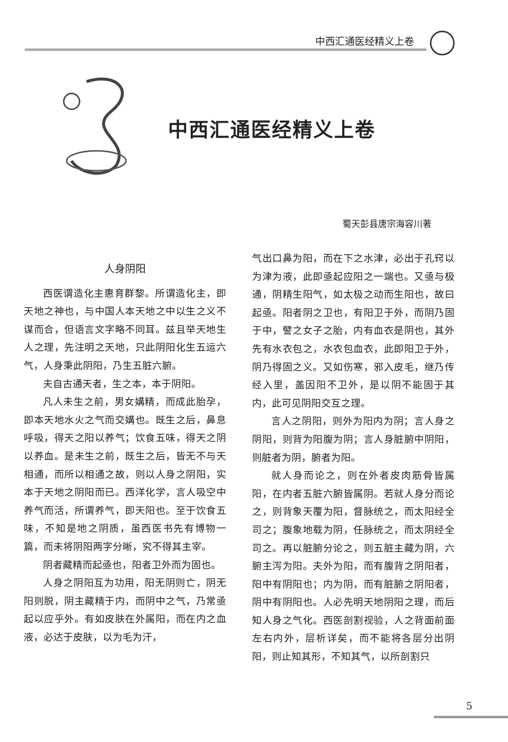中西汇通医经精义上卷
中西汇通医经精义上卷
蜀天彭县唐宗海容川著
人身阴阳
西医谓造化主惠育群黎。所谓造化主，即天地之神也，与中国人本天地之中以生之义不谋而合，但语言文字略不同耳。兹且举天地生人之理，先注明之天地，只此阴阳化生五运六气，人身秉此阴阳，乃生五脏六腑。
夫自古通天者，生之本，本于阴阳。
凡人未生之前，男女媾精，而成此胎孕，即本天地水火之气而交媾也。既生之后，鼻息呼吸，得天之阳以养气；饮食五味，得天之阴以养血。是未生之前，既生之后，皆无不与天相通，而所以相通之故，则以人身之阴阳，实本于天地之阴阳而已。西洋化学，言人吸空中养气而活，所谓养气，即天阳也。至于饮食五味，不知是地之阴质，虽西医书先有博物一篇，而未将阴阳两字分晰，究不得其主宰。
阴者藏精而起亟也，阳者卫外而为固也。
人身之阴阳互为功用，阳无阴则亡，阴无阳则脱，阴主藏精于内，而阴中之气，乃常亟起以应乎外。有如皮肤在外属阳，而在内之血液，必达于皮肤，以为毛为汗，
气出口鼻为阳，而在下之水津，必出于孔窍以为津为液，此即亟起应阳之一端也。又亟与极通，阴精生阳气，如太极之动而生阳也，故曰起亟。阳者阴之卫也，有阳卫于外，而阴乃固于中，譬之女子之胎，内有血衣是阴也，其外先有水衣包之，水衣包血衣，此即阳卫于外，阴乃得固之义。又如伤寒，邪入皮毛，继乃传经入里，盖因阳不卫外，是以阴不能固于其内，此可见阴阳交互之理。
言人之阴阳，则外为阳内为阴；言人身之阴阳，则背为阳腹为阴；言人身脏腑中阴阳，则脏者为阴，腑者为阳。
就人身而论之，则在外者皮肉筋骨皆属阳，在内者五脏六腑皆属阴。若就人身分而论之，则背象天覆为阳，督脉统之，而太阳经全司之；腹象地载为阴，任脉统之，而太阴经全司之。再以脏腑分论之，则五脏主藏为阴，六腑主泻为阳。夫外为阳，而有腹背之阴阳者，阳中有阴阳也；内为阴，而有脏腑之阴阳者，阴中有阴阳也。人必先明天地阴阳之理，而后知人身之气化。西医剖割视验，人之背面前面左右内外，层析详矣，而不能将各层分出阴阳，则止知其形，不知其气，以所剖割只
5